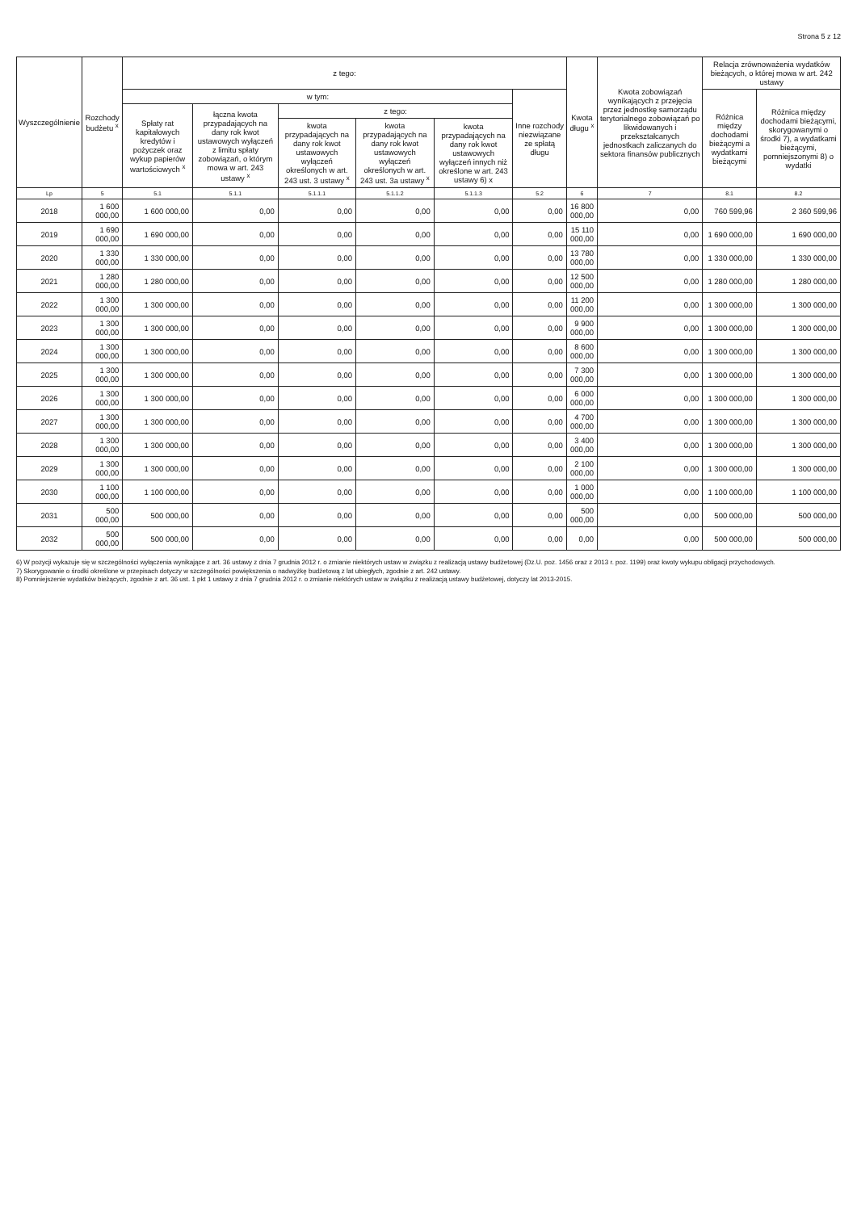Strona 5 z 12
| Wyszczególnienie | Rozchody budżetu <sup>x</sup> | z tego: | | | | | | Kwota długu <sup>x</sup> | Kwota zobowiązań wynikających z przejęcia przez jednostkę samorządu terytorialnego zobowiązań po likwidowanych i przekształcanych jednostkach zaliczanych do sektora finansów publicznych | Relacja zrównoważenia wydatków bieżących, o której mowa w art. 242 ustawy | |
| --- | --- | --- | --- | --- | --- | --- | --- | --- | --- | --- | --- |
| | | w tym: | | | | | Inne rozchody niezwiązane ze spłatą długu | | | Różnica między dochodami bieżącymi a wydatkami bieżącymi | Różnica między dochodami bieżącymi, skorygowanymi o środki 7), a wydatkami bieżącymi, pomniejszonymi 8) o wydatki |
| | | Spłaty rat kapitałowych kredytów i pożyczek oraz wykup papierów wartościowych <sup>x</sup> | łączna kwota przypadających na dany rok kwot ustawowych wyłączeń z limitu spłaty zobowiązań, o którym mowa w art. 243 ustawy <sup>x</sup> | z tego: | | | | | | | |
| | | | | kwota przypadających na dany rok kwot ustawowych wyłączeń określonych w art. 243 ust. 3 ustawy <sup>x</sup> | kwota przypadających na dany rok kwot ustawowych wyłączeń określonych w art. 243 ust. 3a ustawy <sup>x</sup> | kwota przypadających na dany rok kwot ustawowych wyłączeń innych niż określone w art. 243 ustawy 6) x | | | | | |
| Lp | 5 | 5.1 | 5.1.1 | 5.1.1.1 | 5.1.1.2 | 5.1.1.3 | 5.2 | 6 | 7 | 8.1 | 8.2 |
| 2018 | 1 600 000,00 | 1 600 000,00 | 0,00 | 0,00 | 0,00 | 0,00 | 0,00 | 16 800 000,00 | 0,00 | 760 599,96 | 2 360 599,96 |
| 2019 | 1 690 000,00 | 1 690 000,00 | 0,00 | 0,00 | 0,00 | 0,00 | 0,00 | 15 110 000,00 | 0,00 | 1 690 000,00 | 1 690 000,00 |
| 2020 | 1 330 000,00 | 1 330 000,00 | 0,00 | 0,00 | 0,00 | 0,00 | 0,00 | 13 780 000,00 | 0,00 | 1 330 000,00 | 1 330 000,00 |
| 2021 | 1 280 000,00 | 1 280 000,00 | 0,00 | 0,00 | 0,00 | 0,00 | 0,00 | 12 500 000,00 | 0,00 | 1 280 000,00 | 1 280 000,00 |
| 2022 | 1 300 000,00 | 1 300 000,00 | 0,00 | 0,00 | 0,00 | 0,00 | 0,00 | 11 200 000,00 | 0,00 | 1 300 000,00 | 1 300 000,00 |
| 2023 | 1 300 000,00 | 1 300 000,00 | 0,00 | 0,00 | 0,00 | 0,00 | 0,00 | 9 900 000,00 | 0,00 | 1 300 000,00 | 1 300 000,00 |
| 2024 | 1 300 000,00 | 1 300 000,00 | 0,00 | 0,00 | 0,00 | 0,00 | 0,00 | 8 600 000,00 | 0,00 | 1 300 000,00 | 1 300 000,00 |
| 2025 | 1 300 000,00 | 1 300 000,00 | 0,00 | 0,00 | 0,00 | 0,00 | 0,00 | 7 300 000,00 | 0,00 | 1 300 000,00 | 1 300 000,00 |
| 2026 | 1 300 000,00 | 1 300 000,00 | 0,00 | 0,00 | 0,00 | 0,00 | 0,00 | 6 000 000,00 | 0,00 | 1 300 000,00 | 1 300 000,00 |
| 2027 | 1 300 000,00 | 1 300 000,00 | 0,00 | 0,00 | 0,00 | 0,00 | 0,00 | 4 700 000,00 | 0,00 | 1 300 000,00 | 1 300 000,00 |
| 2028 | 1 300 000,00 | 1 300 000,00 | 0,00 | 0,00 | 0,00 | 0,00 | 0,00 | 3 400 000,00 | 0,00 | 1 300 000,00 | 1 300 000,00 |
| 2029 | 1 300 000,00 | 1 300 000,00 | 0,00 | 0,00 | 0,00 | 0,00 | 0,00 | 2 100 000,00 | 0,00 | 1 300 000,00 | 1 300 000,00 |
| 2030 | 1 100 000,00 | 1 100 000,00 | 0,00 | 0,00 | 0,00 | 0,00 | 0,00 | 1 000 000,00 | 0,00 | 1 100 000,00 | 1 100 000,00 |
| 2031 | 500 000,00 | 500 000,00 | 0,00 | 0,00 | 0,00 | 0,00 | 0,00 | 500 000,00 | 0,00 | 500 000,00 | 500 000,00 |
| 2032 | 500 000,00 | 500 000,00 | 0,00 | 0,00 | 0,00 | 0,00 | 0,00 | 0,00 | 0,00 | 500 000,00 | 500 000,00 |
6) W pozycji wykazuje się w szczególności wyłączenia wynikające z art. 36 ustawy z dnia 7 grudnia 2012 r. o zmianie niektórych ustaw w związku z realizacją ustawy budżetowej (Dz.U. poz. 1456 oraz z 2013 r. poz. 1199) oraz kwoty wykupu obligacji przychodowych.
7) Skorygowanie o środki określone w przepisach dotyczy w szczególności powiększenia o nadwyżkę budżetową z lat ubiegłych, zgodnie z art. 242 ustawy.
8) Pomniejszenie wydatków bieżących, zgodnie z art. 36 ust. 1 pkt 1 ustawy z dnia 7 grudnia 2012 r. o zmianie niektórych ustaw w związku z realizacją ustawy budżetowej, dotyczy lat 2013-2015.